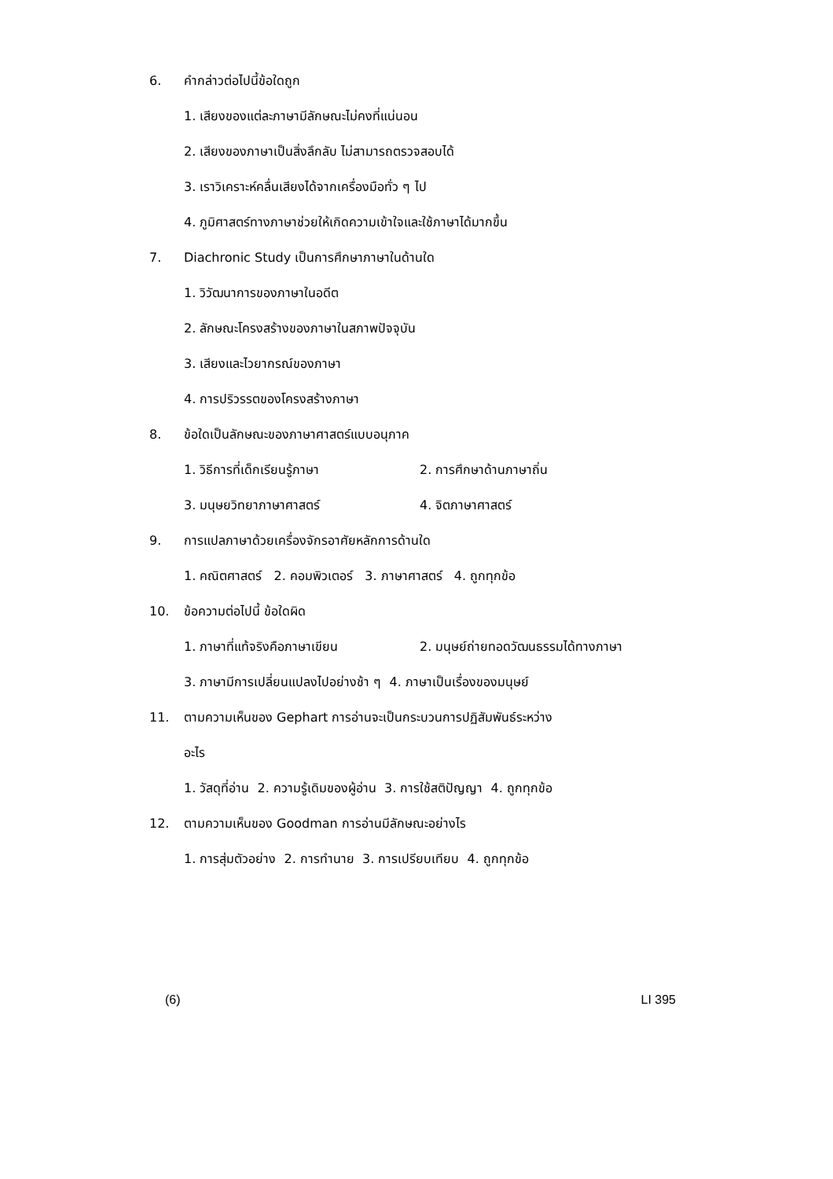6. คำกล่าวต่อไปนี้ข้อใดถูก
1. เสียงของแต่ละภาษามีลักษณะไม่คงที่แน่นอน
2. เสียงของภาษาเป็นสิ่งลึกลับ ไม่สามารถตรวจสอบได้
3. เราวิเคราะห์คลื่นเสียงได้จากเครื่องมือทั่ว ๆ ไป
4. ภูมิศาสตร์ทางภาษาช่วยให้เกิดความเข้าใจและใช้ภาษาได้มากขึ้น
7. Diachronic Study เป็นการศึกษาภาษาในด้านใด
1. วิวัฒนาการของภาษาในอดีต
2. ลักษณะโครงสร้างของภาษาในสภาพปัจจุบัน
3. เสียงและไวยากรณ์ของภาษา
4. การปริวรรตของโครงสร้างภาษา
8. ข้อใดเป็นลักษณะของภาษาศาสตร์แบบอนุภาค
1. วิธีการที่เด็กเรียนรู้ภาษา 2. การศึกษาด้านภาษาถิ่น
3. มนุษยวิทยาภาษาศาสตร์ 4. จิตภาษาศาสตร์
9. การแปลภาษาด้วยเครื่องจักรอาศัยหลักการด้านใด
1. คณิตศาสตร์ 2. คอมพิวเตอร์ 3. ภาษาศาสตร์ 4. ถูกทุกข้อ
10. ข้อความต่อไปนี้ ข้อใดผิด
1. ภาษาที่แท้จริงคือภาษาเขียน 2. มนุษย์ถ่ายทอดวัฒนธรรมได้ทางภาษา
3. ภาษามีการเปลี่ยนแปลงไปอย่างช้า ๆ 4. ภาษาเป็นเรื่องของมนุษย์
11. ตามความเห็นของ Gephart การอ่านจะเป็นกระบวนการปฏิสัมพันธ์ระหว่าง
อะไร
1. วัสดุที่อ่าน 2. ความรู้เดิมของผู้อ่าน 3. การใช้สติปัญญา 4. ถูกทุกข้อ
12. ตามความเห็นของ Goodman การอ่านมีลักษณะอย่างไร
1. การสุ่มตัวอย่าง 2. การทำนาย 3. การเปรียบเทียบ 4. ถูกทุกข้อ
(6) LI 395